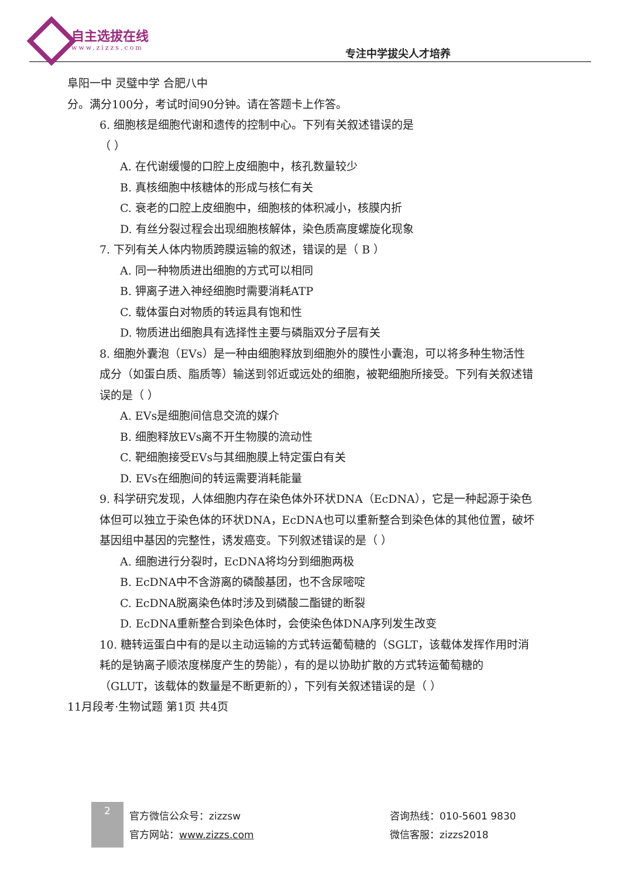自主选拔在线
www.zizzs.com 专注中学拔尖人才培养
阜阳一中 灵璧中学 合肥八中
分。满分100分，考试时间90分钟。请在答题卡上作答。
6. 细胞核是细胞代谢和遗传的控制中心。下列有关叙述错误的是
（ ）
A. 在代谢缓慢的口腔上皮细胞中，核孔数量较少
B. 真核细胞中核糖体的形成与核仁有关
C. 衰老的口腔上皮细胞中，细胞核的体积减小，核膜内折
D. 有丝分裂过程会出现细胞核解体，染色质高度螺旋化现象
7. 下列有关人体内物质跨膜运输的叙述，错误的是（ B ）
A. 同一种物质进出细胞的方式可以相同
B. 钾离子进入神经细胞时需要消耗ATP
C. 载体蛋白对物质的转运具有饱和性
D. 物质进出细胞具有选择性主要与磷脂双分子层有关
8. 细胞外囊泡（EVs）是一种由细胞释放到细胞外的膜性小囊泡，可以将多种生物活性成分（如蛋白质、脂质等）输送到邻近或远处的细胞，被靶细胞所接受。下列有关叙述错误的是（ ）
A. EVs是细胞间信息交流的媒介
B. 细胞释放EVs离不开生物膜的流动性
C. 靶细胞接受EVs与其细胞膜上特定蛋白有关
D. EVs在细胞间的转运需要消耗能量
9. 科学研究发现，人体细胞内存在染色体外环状DNA（EcDNA），它是一种起源于染色体但可以独立于染色体的环状DNA，EcDNA也可以重新整合到染色体的其他位置，破坏基因组中基因的完整性，诱发癌变。下列叙述错误的是（ ）
A. 细胞进行分裂时，EcDNA将均分到细胞两极
B. EcDNA中不含游离的磷酸基团，也不含尿嘧啶
C. EcDNA脱离染色体时涉及到磷酸二酯键的断裂
D. EcDNA重新整合到染色体时，会使染色体DNA序列发生改变
10. 糖转运蛋白中有的是以主动运输的方式转运葡萄糖的（SGLT，该载体发挥作用时消耗的是钠离子顺浓度梯度产生的势能），有的是以协助扩散的方式转运葡萄糖的（GLUT，该载体的数量是不断更新的），下列有关叙述错误的是（ ）
11月段考·生物试题 第1页 共4页
2
官方微信公众号：zizzsw
官方网站：www.zizzs.com
咨询热线：010-5601 9830
微信客服：zizzs2018